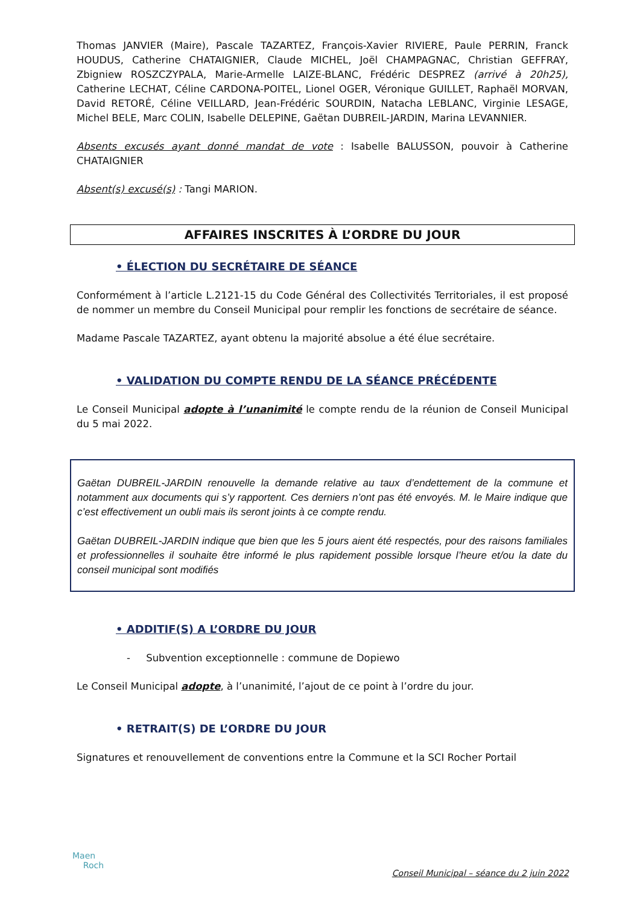Thomas JANVIER (Maire), Pascale TAZARTEZ, François-Xavier RIVIERE, Paule PERRIN, Franck HOUDUS, Catherine CHATAIGNIER, Claude MICHEL, Joël CHAMPAGNAC, Christian GEFFRAY, Zbigniew ROSZCZYPALA, Marie-Armelle LAIZE-BLANC, Frédéric DESPREZ (arrivé à 20h25), Catherine LECHAT, Céline CARDONA-POITEL, Lionel OGER, Véronique GUILLET, Raphaël MORVAN, David RETORÉ, Céline VEILLARD, Jean-Frédéric SOURDIN, Natacha LEBLANC, Virginie LESAGE, Michel BELE, Marc COLIN, Isabelle DELEPINE, Gaëtan DUBREIL-JARDIN, Marina LEVANNIER.
Absents excusés ayant donné mandat de vote : Isabelle BALUSSON, pouvoir à Catherine CHATAIGNIER
Absent(s) excusé(s) : Tangi MARION.
AFFAIRES INSCRITES À L’ORDRE DU JOUR
• ÉLECTION DU SECRÉTAIRE DE SÉANCE
Conformément à l’article L.2121-15 du Code Général des Collectivités Territoriales, il est proposé de nommer un membre du Conseil Municipal pour remplir les fonctions de secrétaire de séance.
Madame Pascale TAZARTEZ, ayant obtenu la majorité absolue a été élue secrétaire.
• VALIDATION DU COMPTE RENDU DE LA SÉANCE PRÉCÉDENTE
Le Conseil Municipal adopte à l’unanimité le compte rendu de la réunion de Conseil Municipal du 5 mai 2022.
Gaëtan DUBREIL-JARDIN renouvelle la demande relative au taux d’endettement de la commune et notamment aux documents qui s’y rapportent. Ces derniers n’ont pas été envoyés. M. le Maire indique que c’est effectivement un oubli mais ils seront joints à ce compte rendu.
Gaëtan DUBREIL-JARDIN indique que bien que les 5 jours aient été respectés, pour des raisons familiales et professionnelles il souhaite être informé le plus rapidement possible lorsque l’heure et/ou la date du conseil municipal sont modifiés
• ADDITIF(S) A L’ORDRE DU JOUR
- Subvention exceptionnelle : commune de Dopiewo
Le Conseil Municipal adopte, à l’unanimité, l’ajout de ce point à l’ordre du jour.
• RETRAIT(S) DE L’ORDRE DU JOUR
Signatures et renouvellement de conventions entre la Commune et la SCI Rocher Portail
Maen
Roch
Conseil Municipal – séance du 2 juin 2022